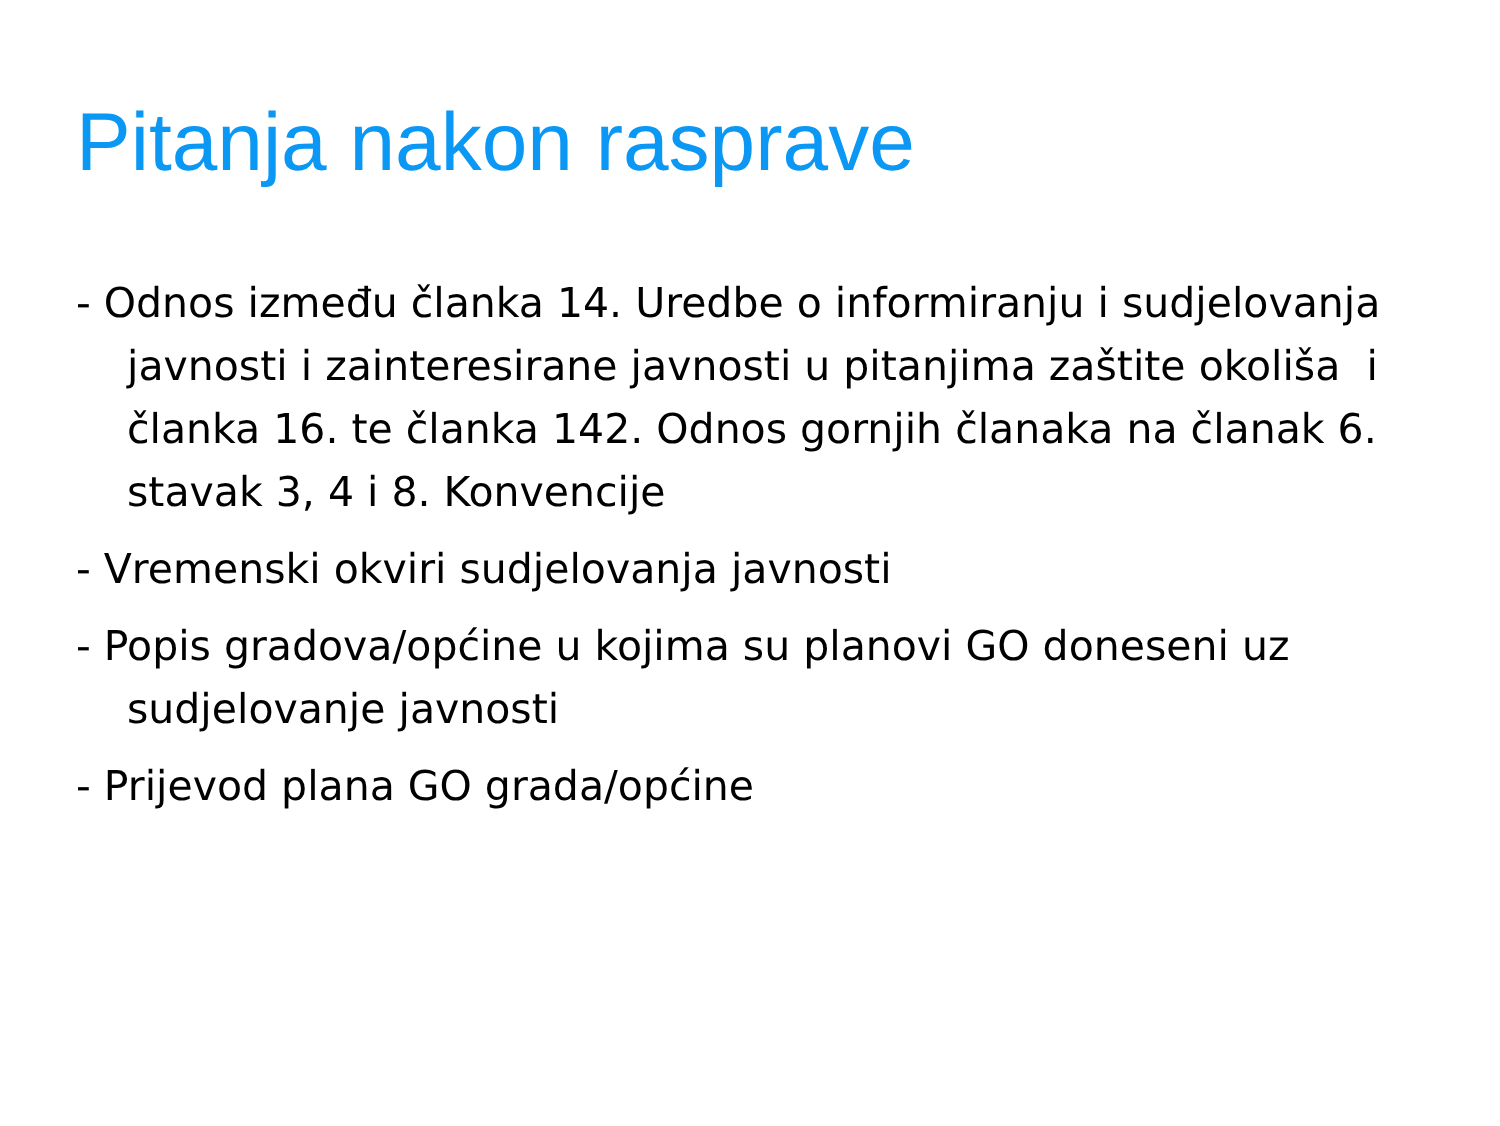Pitanja nakon rasprave
- Odnos između članka 14. Uredbe o informiranju i sudjelovanja javnosti i zainteresirane javnosti u pitanjima zaštite okoliša i članka 16. te članka 142. Odnos gornjih članaka na članak 6. stavak 3, 4 i 8. Konvencije
- Vremenski okviri sudjelovanja javnosti
- Popis gradova/općine u kojima su planovi GO doneseni uz sudjelovanje javnosti
- Prijevod plana GO grada/općine